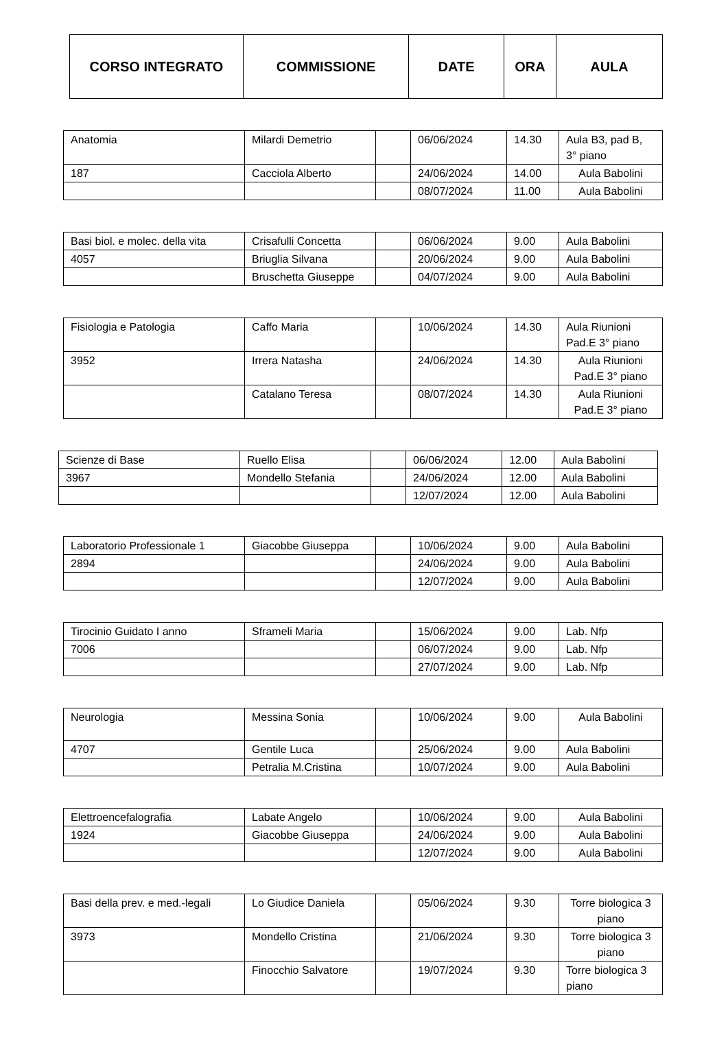| CORSO INTEGRATO | COMMISSIONE | DATE | ORA | AULA |
| --- | --- | --- | --- | --- |
| Anatomia | Milardi Demetrio | | 06/06/2024 | 14.30 | Aula B3, pad B, 3° piano |
| 187 | Cacciola Alberto | | 24/06/2024 | 14.00 | Aula Babolini |
| | | | 08/07/2024 | 11.00 | Aula Babolini |
| Basi biol. e molec. della vita | Crisafulli Concetta | | 06/06/2024 | 9.00 | Aula Babolini |
| 4057 | Briuglia Silvana | | 20/06/2024 | 9.00 | Aula Babolini |
| | Bruschetta Giuseppe | | 04/07/2024 | 9.00 | Aula Babolini |
| Fisiologia e Patologia | Caffo Maria | | 10/06/2024 | 14.30 | Aula Riunioni Pad.E 3° piano |
| 3952 | Irrera Natasha | | 24/06/2024 | 14.30 | Aula Riunioni Pad.E 3° piano |
| | Catalano Teresa | | 08/07/2024 | 14.30 | Aula Riunioni Pad.E 3° piano |
| Scienze di Base | Ruello Elisa | | 06/06/2024 | 12.00 | Aula Babolini |
| 3967 | Mondello Stefania | | 24/06/2024 | 12.00 | Aula Babolini |
| | | | 12/07/2024 | 12.00 | Aula Babolini |
| Laboratorio Professionale 1 | Giacobbe Giuseppa | | 10/06/2024 | 9.00 | Aula Babolini |
| 2894 | | | 24/06/2024 | 9.00 | Aula Babolini |
| | | | 12/07/2024 | 9.00 | Aula Babolini |
| Tirocinio Guidato I anno | Sframeli Maria | | 15/06/2024 | 9.00 | Lab. Nfp |
| 7006 | | | 06/07/2024 | 9.00 | Lab. Nfp |
| | | | 27/07/2024 | 9.00 | Lab. Nfp |
| Neurologia | Messina Sonia | | 10/06/2024 | 9.00 | Aula Babolini |
| 4707 | Gentile Luca | | 25/06/2024 | 9.00 | Aula Babolini |
| | Petralia M.Cristina | | 10/07/2024 | 9.00 | Aula Babolini |
| Elettroencefalografia | Labate Angelo | | 10/06/2024 | 9.00 | Aula Babolini |
| 1924 | Giacobbe Giuseppa | | 24/06/2024 | 9.00 | Aula Babolini |
| | | | 12/07/2024 | 9.00 | Aula Babolini |
| Basi della prev. e med.-legali | Lo Giudice Daniela | | 05/06/2024 | 9.30 | Torre biologica 3 piano |
| 3973 | Mondello Cristina | | 21/06/2024 | 9.30 | Torre biologica 3 piano |
| | Finocchio Salvatore | | 19/07/2024 | 9.30 | Torre biologica 3 piano |